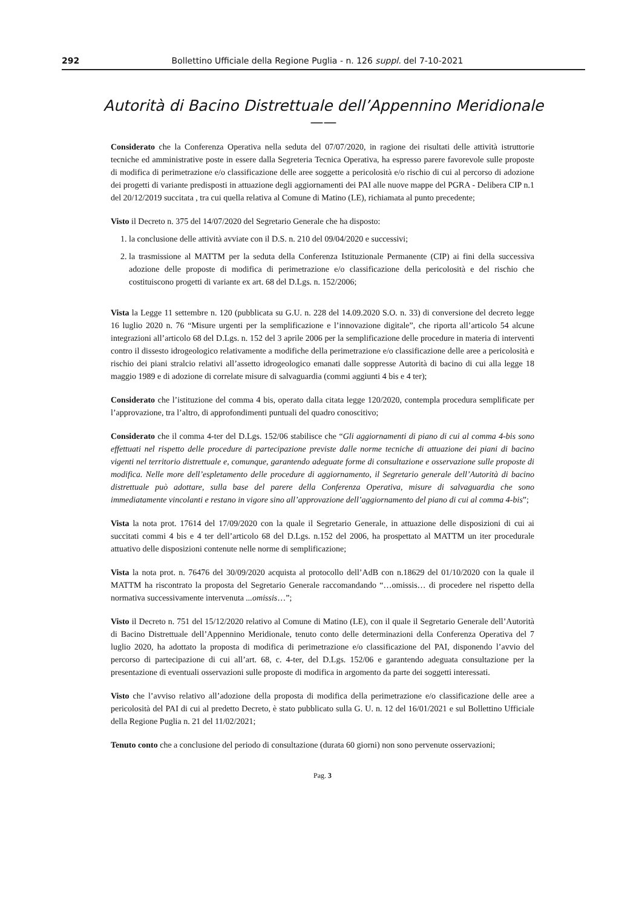292 Bollettino Ufficiale della Regione Puglia - n. 126 suppl. del 7-10-2021
Autorità di Bacino Distrettuale dell’Appennino Meridionale
——
Considerato che la Conferenza Operativa nella seduta del 07/07/2020, in ragione dei risultati delle attività istruttorie tecniche ed amministrative poste in essere dalla Segreteria Tecnica Operativa, ha espresso parere favorevole sulle proposte di modifica di perimetrazione e/o classificazione delle aree soggette a pericolosità e/o rischio di cui al percorso di adozione dei progetti di variante predisposti in attuazione degli aggiornamenti dei PAI alle nuove mappe del PGRA - Delibera CIP n.1 del 20/12/2019 succitata , tra cui quella relativa al Comune di Matino (LE), richiamata al punto precedente;
Visto il Decreto n. 375 del 14/07/2020 del Segretario Generale che ha disposto:
1. la conclusione delle attività avviate con il D.S. n. 210 del 09/04/2020 e successivi;
2. la trasmissione al MATTM per la seduta della Conferenza Istituzionale Permanente (CIP) ai fini della successiva adozione delle proposte di modifica di perimetrazione e/o classificazione della pericolosità e del rischio che costituiscono progetti di variante ex art. 68 del D.Lgs. n. 152/2006;
Vista la Legge 11 settembre n. 120 (pubblicata su G.U. n. 228 del 14.09.2020 S.O. n. 33) di conversione del decreto legge 16 luglio 2020 n. 76 “Misure urgenti per la semplificazione e l’innovazione digitale”, che riporta all’articolo 54 alcune integrazioni all’articolo 68 del D.Lgs. n. 152 del 3 aprile 2006 per la semplificazione delle procedure in materia di interventi contro il dissesto idrogeologico relativamente a modifiche della perimetrazione e/o classificazione delle aree a pericolosità e rischio dei piani stralcio relativi all’assetto idrogeologico emanati dalle soppresse Autorità di bacino di cui alla legge 18 maggio 1989 e di adozione di correlate misure di salvaguardia (commi aggiunti 4 bis e 4 ter);
Considerato che l’istituzione del comma 4 bis, operato dalla citata legge 120/2020, contempla procedura semplificate per l’approvazione, tra l’altro, di approfondimenti puntuali del quadro conoscitivo;
Considerato che il comma 4-ter del D.Lgs. 152/06 stabilisce che “Gli aggiornamenti di piano di cui al comma 4-bis sono effettuati nel rispetto delle procedure di partecipazione previste dalle norme tecniche di attuazione dei piani di bacino vigenti nel territorio distrettuale e, comunque, garantendo adeguate forme di consultazione e osservazione sulle proposte di modifica. Nelle more dell’espletamento delle procedure di aggiornamento, il Segretario generale dell’Autorità di bacino distrettuale può adottare, sulla base del parere della Conferenza Operativa, misure di salvaguardia che sono immediatamente vincolanti e restano in vigore sino all’approvazione dell’aggiornamento del piano di cui al comma 4-bis”;
Vista la nota prot. 17614 del 17/09/2020 con la quale il Segretario Generale, in attuazione delle disposizioni di cui ai succitati commi 4 bis e 4 ter dell’articolo 68 del D.Lgs. n.152 del 2006, ha prospettato al MATTM un iter procedurale attuativo delle disposizioni contenute nelle norme di semplificazione;
Vista la nota prot. n. 76476 del 30/09/2020 acquista al protocollo dell’AdB con n.18629 del 01/10/2020 con la quale il MATTM ha riscontrato la proposta del Segretario Generale raccomandando “…omissis… di procedere nel rispetto della normativa successivamente intervenuta ...omissis…”;
Visto il Decreto n. 751 del 15/12/2020 relativo al Comune di Matino (LE), con il quale il Segretario Generale dell’Autorità di Bacino Distrettuale dell’Appennino Meridionale, tenuto conto delle determinazioni della Conferenza Operativa del 7 luglio 2020, ha adottato la proposta di modifica di perimetrazione e/o classificazione del PAI, disponendo l’avvio del percorso di partecipazione di cui all’art. 68, c. 4-ter, del D.Lgs. 152/06 e garantendo adeguata consultazione per la presentazione di eventuali osservazioni sulle proposte di modifica in argomento da parte dei soggetti interessati.
Visto che l’avviso relativo all’adozione della proposta di modifica della perimetrazione e/o classificazione delle aree a pericolosità del PAI di cui al predetto Decreto, è stato pubblicato sulla G. U. n. 12 del 16/01/2021 e sul Bollettino Ufficiale della Regione Puglia n. 21 del 11/02/2021;
Tenuto conto che a conclusione del periodo di consultazione (durata 60 giorni) non sono pervenute osservazioni;
Pag. 3